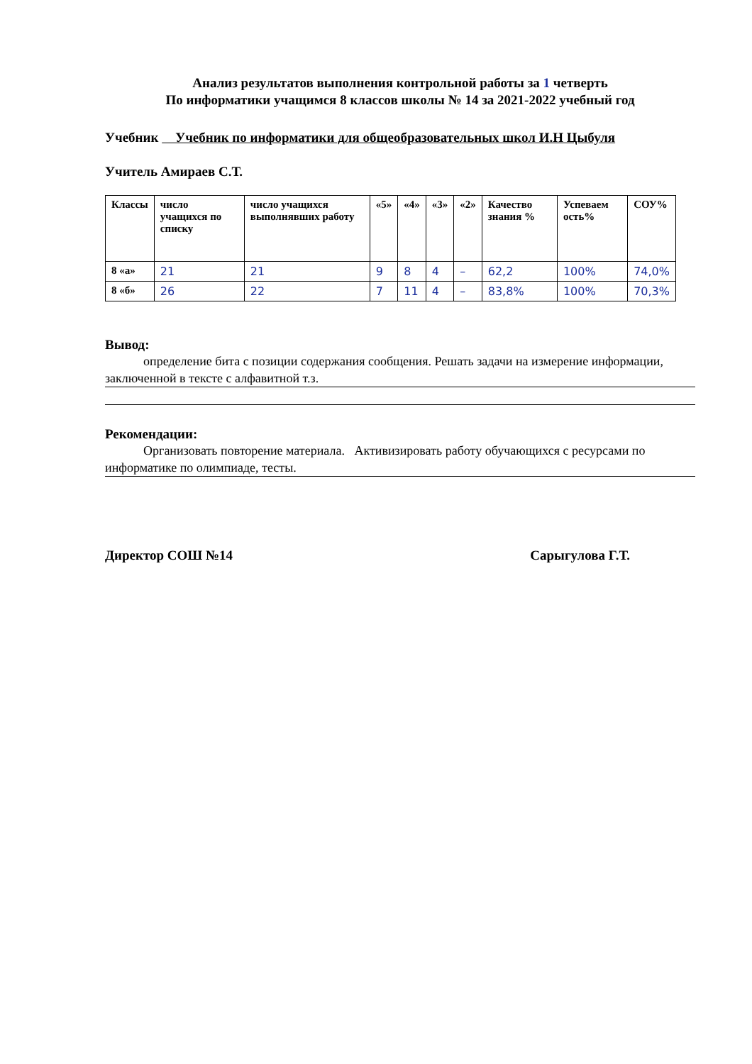Анализ результатов выполнения контрольной работы за 1 четверть
По информатики учащимся 8 классов школы № 14 за 2021-2022 учебный год
Учебник Учебник по информатики для общеобразовательных школ И.Н Цыбуля
Учитель Амираев С.Т.
| Классы | число учащихся по списку | число учащихся выполнявших работу | «5» | «4» | «3» | «2» | Качество знания % | Успеваем ость% | СОУ% |
| --- | --- | --- | --- | --- | --- | --- | --- | --- | --- |
| 8 «а» | 21 | 21 | 9 | 8 | 4 | – | 62,2 | 100% | 74,0% |
| 8 «б» | 26 | 22 | 7 | 11 | 4 | – | 83,8% | 100% | 70,3% |
Вывод:
определение бита с позиции содержания сообщения. Решать задачи на измерение информации, заключенной в тексте с алфавитной т.з.
Рекомендации:
Организовать повторение материала. Активизировать работу обучающихся с ресурсами по информатике по олимпиаде, тесты.
Директор СОШ №14 Сарыгулова Г.Т.